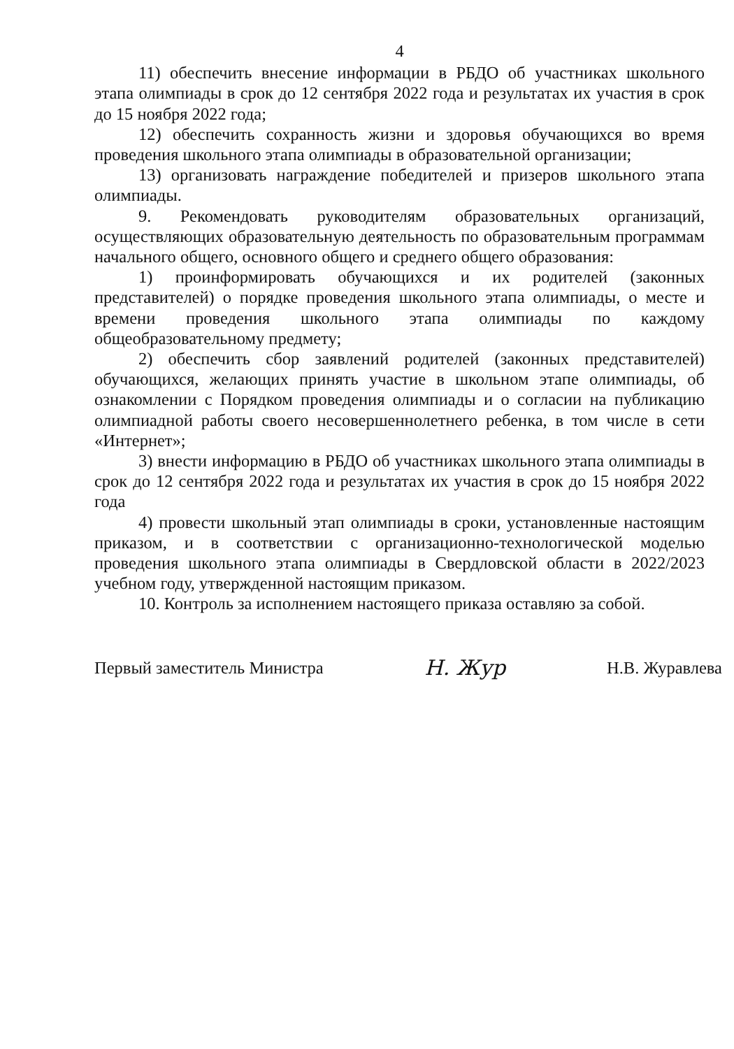4
11) обеспечить внесение информации в РБДО об участниках школьного этапа олимпиады в срок до 12 сентября 2022 года и результатах их участия в срок до 15 ноября 2022 года;
12) обеспечить сохранность жизни и здоровья обучающихся во время проведения школьного этапа олимпиады в образовательной организации;
13) организовать награждение победителей и призеров школьного этапа олимпиады.
9. Рекомендовать руководителям образовательных организаций, осуществляющих образовательную деятельность по образовательным программам начального общего, основного общего и среднего общего образования:
1) проинформировать обучающихся и их родителей (законных представителей) о порядке проведения школьного этапа олимпиады, о месте и времени проведения школьного этапа олимпиады по каждому общеобразовательному предмету;
2) обеспечить сбор заявлений родителей (законных представителей) обучающихся, желающих принять участие в школьном этапе олимпиады, об ознакомлении с Порядком проведения олимпиады и о согласии на публикацию олимпиадной работы своего несовершеннолетнего ребенка, в том числе в сети «Интернет»;
3) внести информацию в РБДО об участниках школьного этапа олимпиады в срок до 12 сентября 2022 года и результатах их участия в срок до 15 ноября 2022 года
4) провести школьный этап олимпиады в сроки, установленные настоящим приказом, и в соответствии с организационно-технологической моделью проведения школьного этапа олимпиады в Свердловской области в 2022/2023 учебном году, утвержденной настоящим приказом.
10. Контроль за исполнением настоящего приказа оставляю за собой.
Первый заместитель Министра Н. Жур Н.В. Журавлева